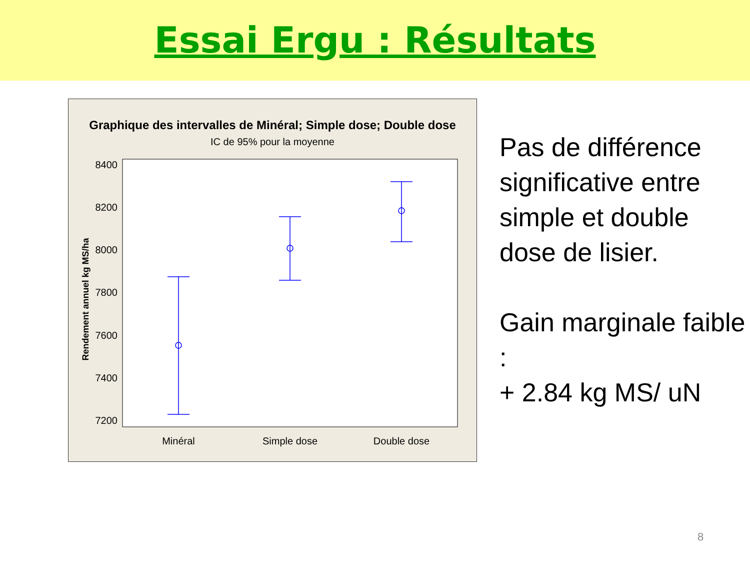Essai Ergu : Résultats
Graphique des intervalles de Minéral; Simple dose; Double dose
IC de 95% pour la moyenne
Rendement annuel kg MS/ha
8400
8200
8000
7800
7600
7400
7200
Minéral
Simple dose
Double dose
Pas de différence significative entre simple et double dose de lisier.
Gain marginale faible :
+ 2.84 kg MS/ uN
8